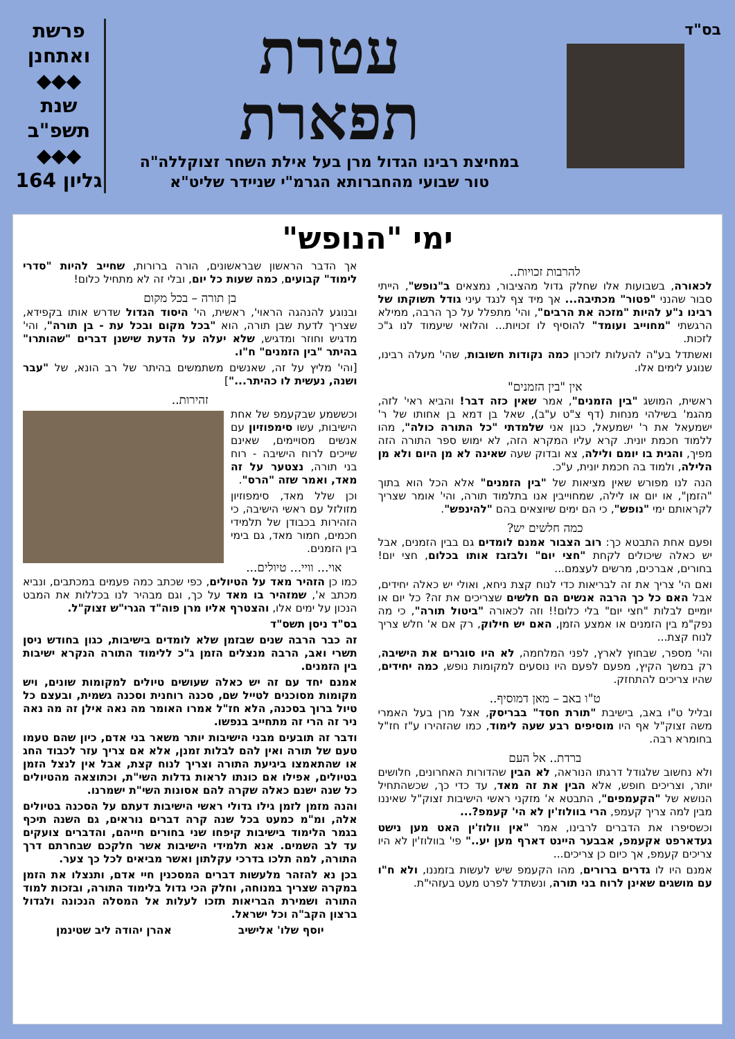בס"ד
עטרת
תפארת
במחיצת רבינו הגדול מרן בעל אילת השחר זצוקללה"ה
טור שבועי מהחברותא הגרמ"י שניידר שליט"א
פרשת
ואתחנן
◆◆◆
שנת
תשפ"ב
◆◆◆
גליון 164
ימי "הנופש"
להרבות זכויות..
לכאורה, בשבועות אלו שחלק גדול מהציבור, נמצאים ב"נופש", הייתי סבור שהנני "פטור" מכתיבה... אך מיד צף לנגד עיני גודל תשוקתו של רבינו נ"ע להיות "מזכה את הרבים", והי' מתפלל על כך הרבה, ממילא הרגשתי "מחוייב ועומד" להוסיף לו זכויות... והלואי שיעמוד לנו ג"כ לזכות.
ואשתדל בע"ה להעלות לזכרון כמה נקודות חשובות, שהי' מעלה רבינו, שנוגע לימים אלו.
אין "בין הזמנים"
ראשית, המושג "בין הזמנים", אמר שאין כזה דבר! והביא ראי' לזה, מהגמ' בשילהי מנחות (דף צ"ט ע"ב), שאל בן דמא בן אחותו של ר' ישמעאל את ר' ישמעאל, כגון אני שלמדתי "כל התורה כולה", מהו ללמוד חכמת יונית. קרא עליו המקרא הזה, לא ימוש ספר התורה הזה מפיך, והגית בו יומם ולילה, צא ובדוק שעה שאינה לא מן היום ולא מן הלילה, ולמוד בה חכמת יונית, ע"כ.
הנה לנו מפורש שאין מציאות של "בין הזמנים" אלא הכל הוא בתוך "הזמן", או יום או לילה, שמחוייבין אנו בתלמוד תורה, והי' אומר שצריך לקראותם ימי "נופש", כי הם ימים שיוצאים בהם "להינפש".
כמה חלשים יש?
ופעם אחת התבטא כך: רוב הצבור אמנם לומדים גם בבין הזמנים, אבל יש כאלה שיכולים לקחת "חצי יום" ולבזבז אותו בכלום, חצי יום! בחורים, אברכים, מרשים לעצמם...
ואם הי' צריך את זה לבריאות כדי לנוח קצת ניחא, ואולי יש כאלה יחידים, אבל האם כל כך הרבה אנשים הם חלשים שצריכים את זה? כל יום או יומיים לבלות "חצי יום" בלי כלום!! וזה לכאורה "ביטול תורה", כי מה נפק"מ בין הזמנים או אמצע הזמן, האם יש חילוק, רק אם א' חלש צריך לנוח קצת...
והי' מספר, שבחוץ לארץ, לפני המלחמה, לא היו סוגרים את הישיבה, רק במשך הקיץ, מפעם לפעם היו נוסעים למקומות נופש, כמה יחידים, שהיו צריכים להתחזק.
ט"ו באב – מאן דמוסיף..
ובליל ט"ו באב, בישיבת "תורת חסד" בבריסק, אצל מרן בעל האמרי משה זצוק"ל אף היו מוסיפים רבע שעה לימוד, כמו שהזהירו ע"ז חז"ל בחומרא רבה.
ברדת.. אל העם
ולא נחשוב שלגודל דרגתו הנוראה, לא הבין שהדורות האחרונים, חלושים יותר, וצריכים חופש, אלא הבין את זה מאד, עד כדי כך, שכשהתחיל הנושא של "הקעמפים", התבטא א' מזקני ראשי הישיבות זצוק"ל שאיננו מבין למה צריך קעמפ, הרי בוולוז'ין לא הי' קעמפ?...
וכשסיפרו את הדברים לרבינו, אמר "אין וולוז'ין האט מען נישט געדארפט אקעמפ, אבבער היינט דארף מען יע.." פי' בוולוז'ין לא היו צריכים קעמפ, אך כיום כן צריכים...
אמנם היו לו גדרים ברורים, מהו הקעמפ שיש לעשות בזמננו, ולא ח"ו עם מושגים שאינן לרוח בני תורה, ונשתדל לפרט מעט בעזהי"ת.
אך הדבר הראשון שבראשונים, הורה ברורות, שחייב להיות "סדרי לימוד" קבועים, כמה שעות כל יום, ובלי זה לא מתחיל כלום!
בן תורה – בכל מקום
ובנוגע להנהגה הראוי', ראשית, הי' היסוד הגדול שדרש אותו בקפידא, שצריך לדעת שבן תורה, הוא "בכל מקום ובכל עת - בן תורה", והי' מדגיש וחוזר ומדגיש, שלא יעלה על הדעת שישנן דברים "שהותרו" בהיתר "בין הזמנים" ח"ו.
[והי' מליץ על זה, שאנשים משתמשים בהיתר של רב הונא, של "עבר ושנה, נעשית לו כהיתר..."]
זהירות..
וכששמע שבקעמפ של אחת הישיבות, עשו סימפוזיון עם אנשים מסויימים, שאינם שייכים לרוח הישיבה - רוח בני תורה, נצטער על זה מאד, ואמר שזה "הרס".
וכן שלל מאד, סימפוזיון מזולזל עם ראשי הישיבה, כי הזהירות בכבודן של תלמידי חכמים, חמור מאד, גם בימי בין הזמנים.
אוי... וויי... טיולים...
כמו כן הזהיר מאד על הטיולים, כפי שכתב כמה פעמים במכתבים, ונביא מכתב א', שמזהיר בו מאד על כך, וגם מבהיר לנו בכללות את המבט הנכון על ימים אלו, והצטרף אליו מרן פוה"ד הגרי"ש זצוק"ל.
בס"ד ניסן תשס"ד
זה כבר הרבה שנים שבזמן שלא לומדים בישיבות, כגון בחודש ניסן תשרי ואב, הרבה מנצלים הזמן ג"כ ללימוד התורה הנקרא ישיבות בין הזמנים.
אמנם יחד עם זה יש כאלה שעושים טיולים למקומות שונים, ויש מקומות מסוכנים לטייל שם, סכנה רוחנית וסכנה גשמית, ובעצם כל טיול ברוך בסכנה, הלא חז"ל אמרו האומר מה נאה אילן זה מה נאה ניר זה הרי זה מתחייב בנפשו.
ודבר זה תובעים מבני הישיבות יותר משאר בני אדם, כיון שהם טעמו טעם של תורה ואין להם לבלות זמנן, אלא אם צריך עזר לכבוד החג או שהתאמצו ביגיעת התורה וצריך לנוח קצת, אבל אין לנצל הזמן בטיולים, אפילו אם כונתו לראות גדלות השי"ת, וכתוצאה מהטיולים כל שנה ישנם כאלה שקרה להם אסונות השי"ת ישמרנו.
והנה מזמן לזמן גילו גדולי ראשי הישיבות דעתם על הסכנה בטיולים אלה, ומ"מ כמעט בכל שנה קרה דברים נוראים, גם השנה תיכף בגמר הלימוד בישיבות קיפחו שני בחורים חייהם, והדברים צועקים עד לב השמים. אנא תלמידי הישיבות אשר חלקכם שבחרתם דרך התורה, למה תלכו בדרכי עקלתון ואשר מביאים לכל כך צער.
בכן נא להזהר מלעשות דברים המסכנין חיי אדם, ותנצלו את הזמן במקרה שצריך במנוחה, וחלק הכי גדול בלימוד התורה, ובזכות למוד התורה ושמירת הבריאות תזכו לעלות אל המסלה הנכונה ולגדול ברצון הקב"ה וכל ישראל.
יוסף שלו' אלישיב אהרן יהודה ליב שטינמן